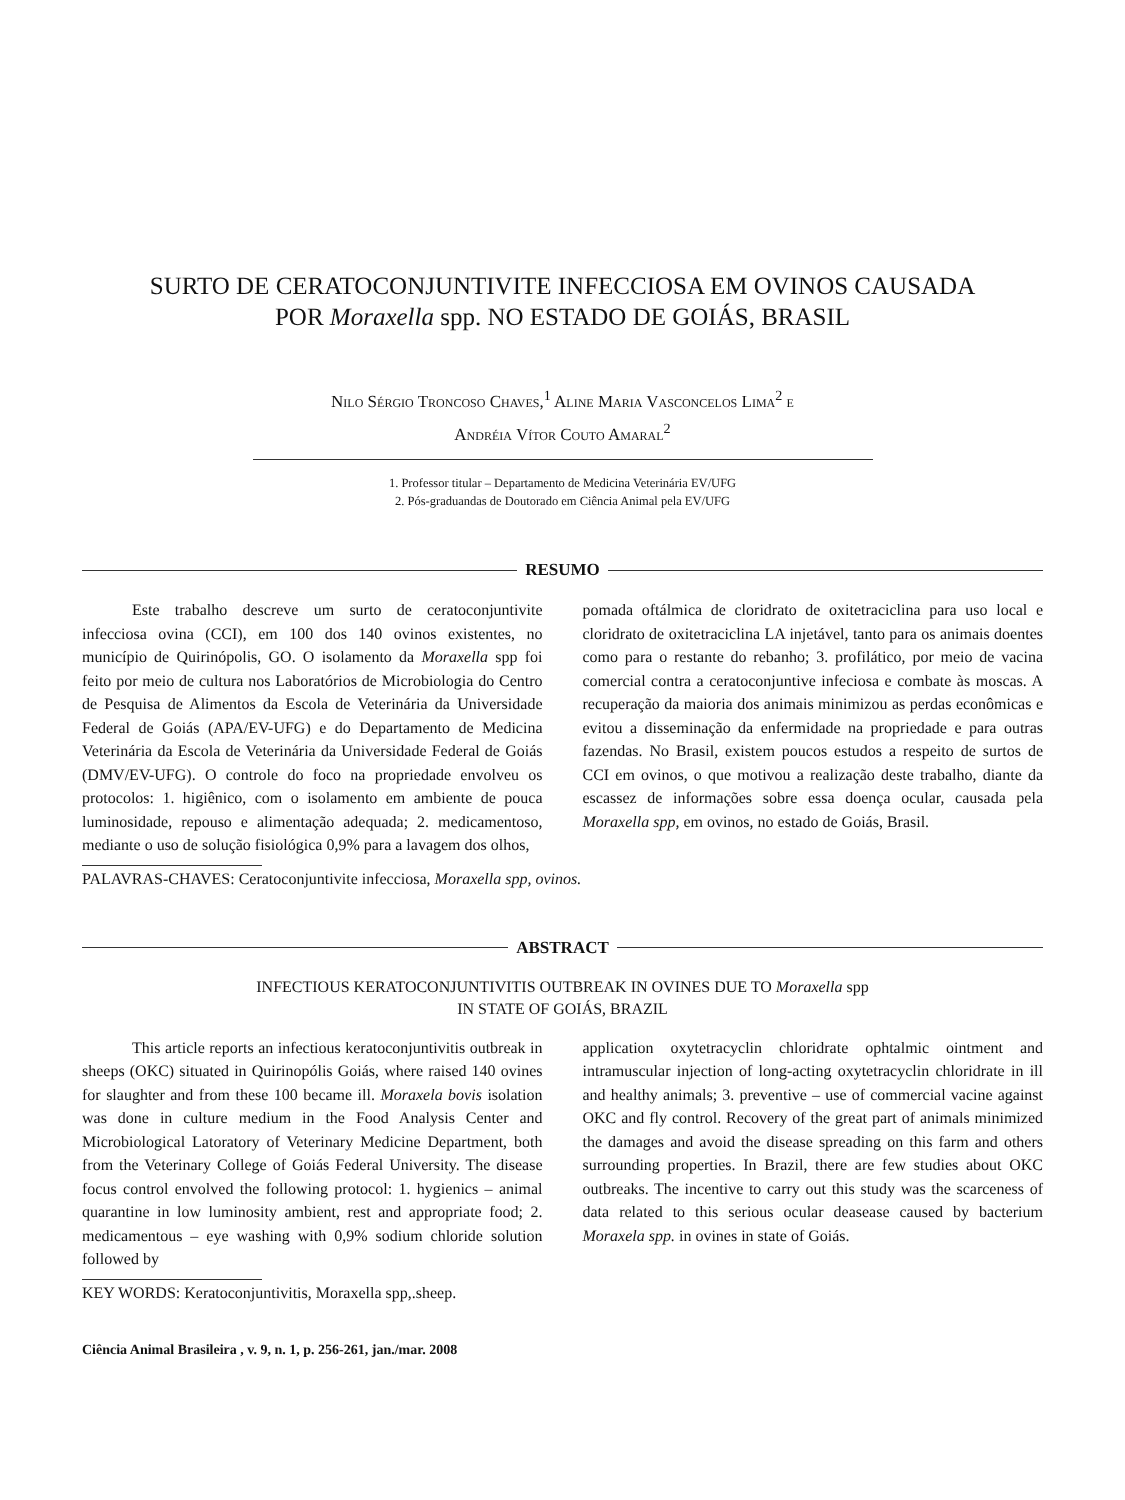SURTO DE CERATOCONJUNTIVITE INFECCIOSA EM OVINOS CAUSADA
POR Moraxella spp. NO ESTADO DE GOIÁS, BRASIL
Nilo Sérgio Troncoso Chaves,<sup>1</sup> Aline Maria Vasconcelos Lima<sup>2</sup> e
Andréia Vítor Couto Amaral<sup>2</sup>
1. Professor titular – Departamento de Medicina Veterinária EV/UFG
2. Pós-graduandas de Doutorado em Ciência Animal pela EV/UFG
RESUMO
Este trabalho descreve um surto de ceratoconjuntivite infecciosa ovina (CCI), em 100 dos 140 ovinos existentes, no município de Quirinópolis, GO. O isolamento da Moraxella spp foi feito por meio de cultura nos Laboratórios de Microbiologia do Centro de Pesquisa de Alimentos da Escola de Veterinária da Universidade Federal de Goiás (APA/EV-UFG) e do Departamento de Medicina Veterinária da Escola de Veterinária da Universidade Federal de Goiás (DMV/EV-UFG). O controle do foco na propriedade envolveu os protocolos: 1. higiênico, com o isolamento em ambiente de pouca luminosidade, repouso e alimentação adequada; 2. medicamentoso, mediante o uso de solução fisiológica 0,9% para a lavagem dos olhos,
pomada oftálmica de cloridrato de oxitetraciclina para uso local e cloridrato de oxitetraciclina LA injetável, tanto para os animais doentes como para o restante do rebanho; 3. profilático, por meio de vacina comercial contra a ceratoconjuntive infeciosa e combate às moscas. A recuperação da maioria dos animais minimizou as perdas econômicas e evitou a disseminação da enfermidade na propriedade e para outras fazendas. No Brasil, existem poucos estudos a respeito de surtos de CCI em ovinos, o que motivou a realização deste trabalho, diante da escassez de informações sobre essa doença ocular, causada pela Moraxella spp, em ovinos, no estado de Goiás, Brasil.
PALAVRAS-CHAVES: Ceratoconjuntivite infecciosa, Moraxella spp, ovinos.
ABSTRACT
INFECTIOUS KERATOCONJUNTIVITIS OUTBREAK IN OVINES DUE TO Moraxella spp
IN STATE OF GOIÁS, BRAZIL
This article reports an infectious keratoconjuntivitis outbreak in sheeps (OKC) situated in Quirinopólis Goiás, where raised 140 ovines for slaughter and from these 100 became ill. Moraxela bovis isolation was done in culture medium in the Food Analysis Center and Microbiological Latoratory of Veterinary Medicine Department, both from the Veterinary College of Goiás Federal University. The disease focus control envolved the following protocol: 1. hygienics – animal quarantine in low luminosity ambient, rest and appropriate food; 2. medicamentous – eye washing with 0,9% sodium chloride solution followed by
application oxytetracyclin chloridrate ophtalmic ointment and intramuscular injection of long-acting oxytetracyclin chloridrate in ill and healthy animals; 3. preventive – use of commercial vacine against OKC and fly control. Recovery of the great part of animals minimized the damages and avoid the disease spreading on this farm and others surrounding properties. In Brazil, there are few studies about OKC outbreaks. The incentive to carry out this study was the scarceness of data related to this serious ocular deasease caused by bacterium Moraxela spp. in ovines in state of Goiás.
KEY WORDS: Keratoconjuntivitis, Moraxella spp,.sheep.
Ciência Animal Brasileira , v. 9, n. 1, p. 256-261, jan./mar. 2008